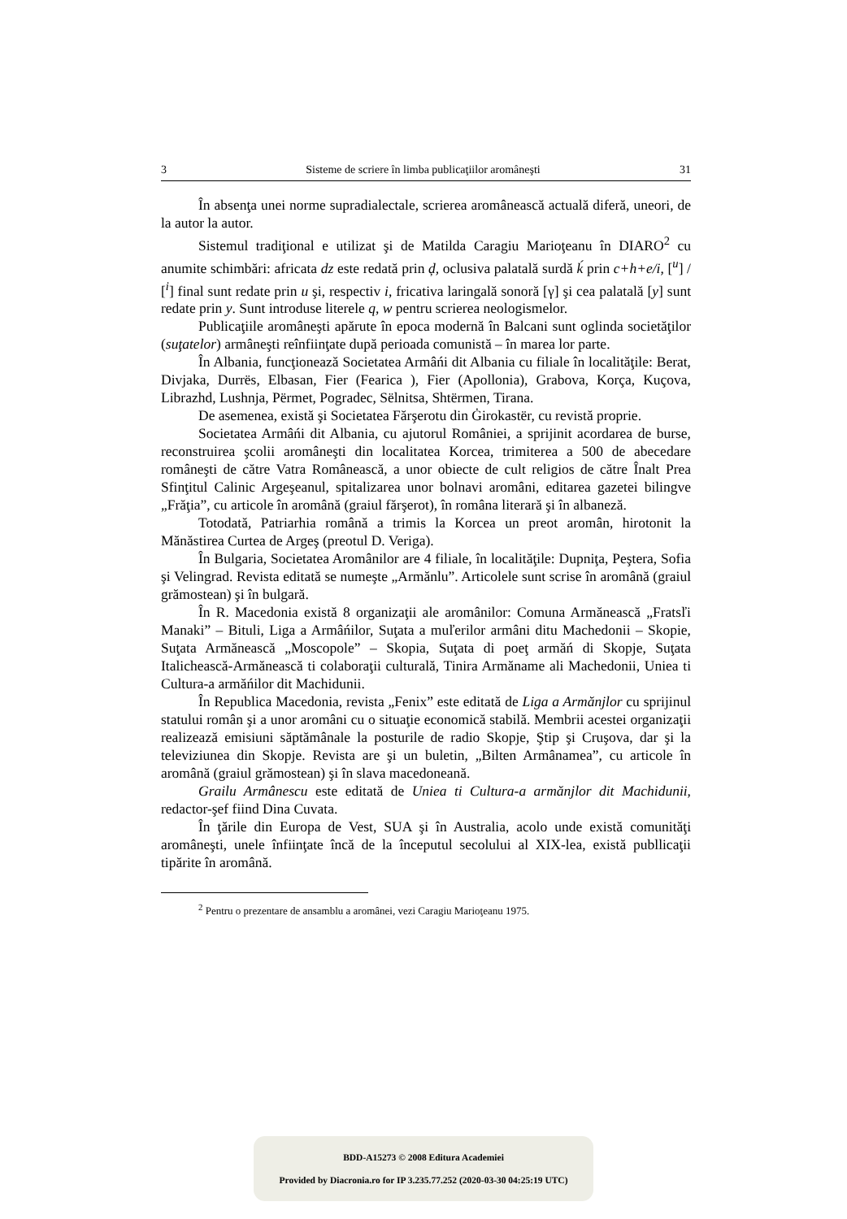3 Sisteme de scriere în limba publicaţiilor aromâneşti 31
În absenţa unei norme supradialectale, scrierea aromânească actuală diferă, uneori, de la autor la autor.
Sistemul tradiţional e utilizat şi de Matilda Caragiu Marioţeanu în DIARO<sup>2</sup> cu anumite schimbări: africata dz este redată prin ḑ, oclusiva palatală surdă ḱ prin c+h+e/i, [<sup>u</sup>] / [<sup>i</sup>] final sunt redate prin u şi, respectiv i, fricativa laringală sonoră [γ] şi cea palatală [y] sunt redate prin y. Sunt introduse literele q, w pentru scrierea neologismelor.
Publicaţiile aromâneşti apărute în epoca modernă în Balcani sunt oglinda societăţilor (suţatelor) armâneşti reînfiinţate după perioada comunistă – în marea lor parte.
În Albania, funcţionează Societatea Armâńi dit Albania cu filiale în localităţile: Berat, Divjaka, Durrës, Elbasan, Fier (Fearica ), Fier (Apollonia), Grabova, Korça, Kuçova, Librazhd, Lushnja, Përmet, Pogradec, Sëlnitsa, Shtërmen, Tirana.
De asemenea, există şi Societatea Fărşerotu din Ġirokastër, cu revistă proprie.
Societatea Armâńi dit Albania, cu ajutorul României, a sprijinit acordarea de burse, reconstruirea şcolii aromâneşti din localitatea Korcea, trimiterea a 500 de abecedare româneşti de către Vatra Românească, a unor obiecte de cult religios de către Înalt Prea Sfinţitul Calinic Argeşeanul, spitalizarea unor bolnavi aromâni, editarea gazetei bilingve „Frăţia”, cu articole în aromână (graiul fărşerot), în româna literară şi în albaneză.
Totodată, Patriarhia română a trimis la Korcea un preot aromân, hirotonit la Mănăstirea Curtea de Argeş (preotul D. Veriga).
În Bulgaria, Societatea Aromânilor are 4 filiale, în localităţile: Dupniţa, Peştera, Sofia şi Velingrad. Revista editată se numeşte „Armănlu”. Articolele sunt scrise în aromână (graiul grămostean) şi în bulgară.
În R. Macedonia există 8 organizaţii ale aromânilor: Comuna Armănească „Fratsľi Manaki” – Bituli, Liga a Armâńilor, Suţata a muľerilor armâni ditu Machedonii – Skopie, Suţata Armănească „Moscopole” – Skopia, Suţata di poeţ armăń di Skopje, Suţata Italichească-Armănească ti colaboraţii culturală, Tinira Armăname ali Machedonii, Uniea ti Cultura-a armăńilor dit Machidunii.
În Republica Macedonia, revista „Fenix” este editată de Liga a Armănjlor cu sprijinul statului român şi a unor aromâni cu o situaţie economică stabilă. Membrii acestei organizaţii realizează emisiuni săptămânale la posturile de radio Skopje, Ştip şi Cruşova, dar şi la televiziunea din Skopje. Revista are şi un buletin, „Bilten Armânamea”, cu articole în aromână (graiul grămostean) şi în slava macedoneană.
Grailu Armânescu este editată de Uniea ti Cultura-a armănjlor dit Machidunii, redactor-şef fiind Dina Cuvata.
În ţările din Europa de Vest, SUA şi în Australia, acolo unde există comunităţi aromâneşti, unele înfiinţate încă de la începutul secolului al XIX-lea, există publlicaţii tipărite în aromână.
<sup>2</sup> Pentru o prezentare de ansamblu a aromânei, vezi Caragiu Marioţeanu 1975.
BDD-A15273 © 2008 Editura Academiei
Provided by Diacronia.ro for IP 3.235.77.252 (2020-03-30 04:25:19 UTC)